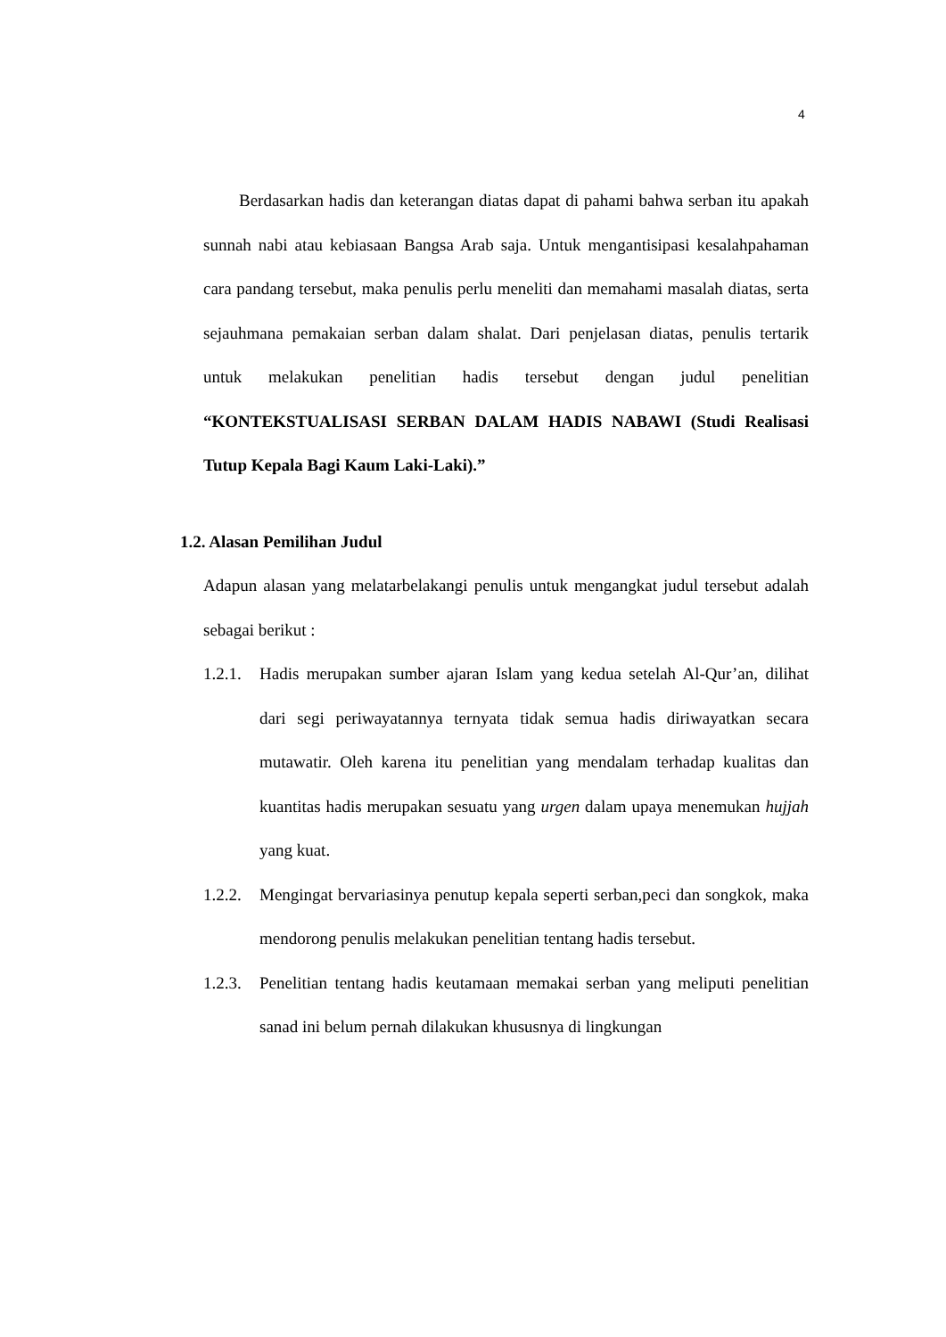4
Berdasarkan hadis dan keterangan diatas dapat di pahami bahwa serban itu apakah sunnah nabi atau kebiasaan Bangsa Arab saja. Untuk mengantisipasi kesalahpahaman cara pandang tersebut, maka penulis perlu meneliti dan memahami masalah diatas, serta sejauhmana pemakaian serban dalam shalat. Dari penjelasan diatas, penulis tertarik untuk melakukan penelitian hadis tersebut dengan judul penelitian “KONTEKSTUALISASI SERBAN DALAM HADIS NABAWI (Studi Realisasi Tutup Kepala Bagi Kaum Laki-Laki).”
1.2. Alasan Pemilihan Judul
Adapun alasan yang melatarbelakangi penulis untuk mengangkat judul tersebut adalah sebagai berikut :
1.2.1. Hadis merupakan sumber ajaran Islam yang kedua setelah Al-Qur’an, dilihat dari segi periwayatannya ternyata tidak semua hadis diriwayatkan secara mutawatir. Oleh karena itu penelitian yang mendalam terhadap kualitas dan kuantitas hadis merupakan sesuatu yang urgen dalam upaya menemukan hujjah yang kuat.
1.2.2. Mengingat bervariasinya penutup kepala seperti serban,peci dan songkok, maka mendorong penulis melakukan penelitian tentang hadis tersebut.
1.2.3. Penelitian tentang hadis keutamaan memakai serban yang meliputi penelitian sanad ini belum pernah dilakukan khususnya di lingkungan